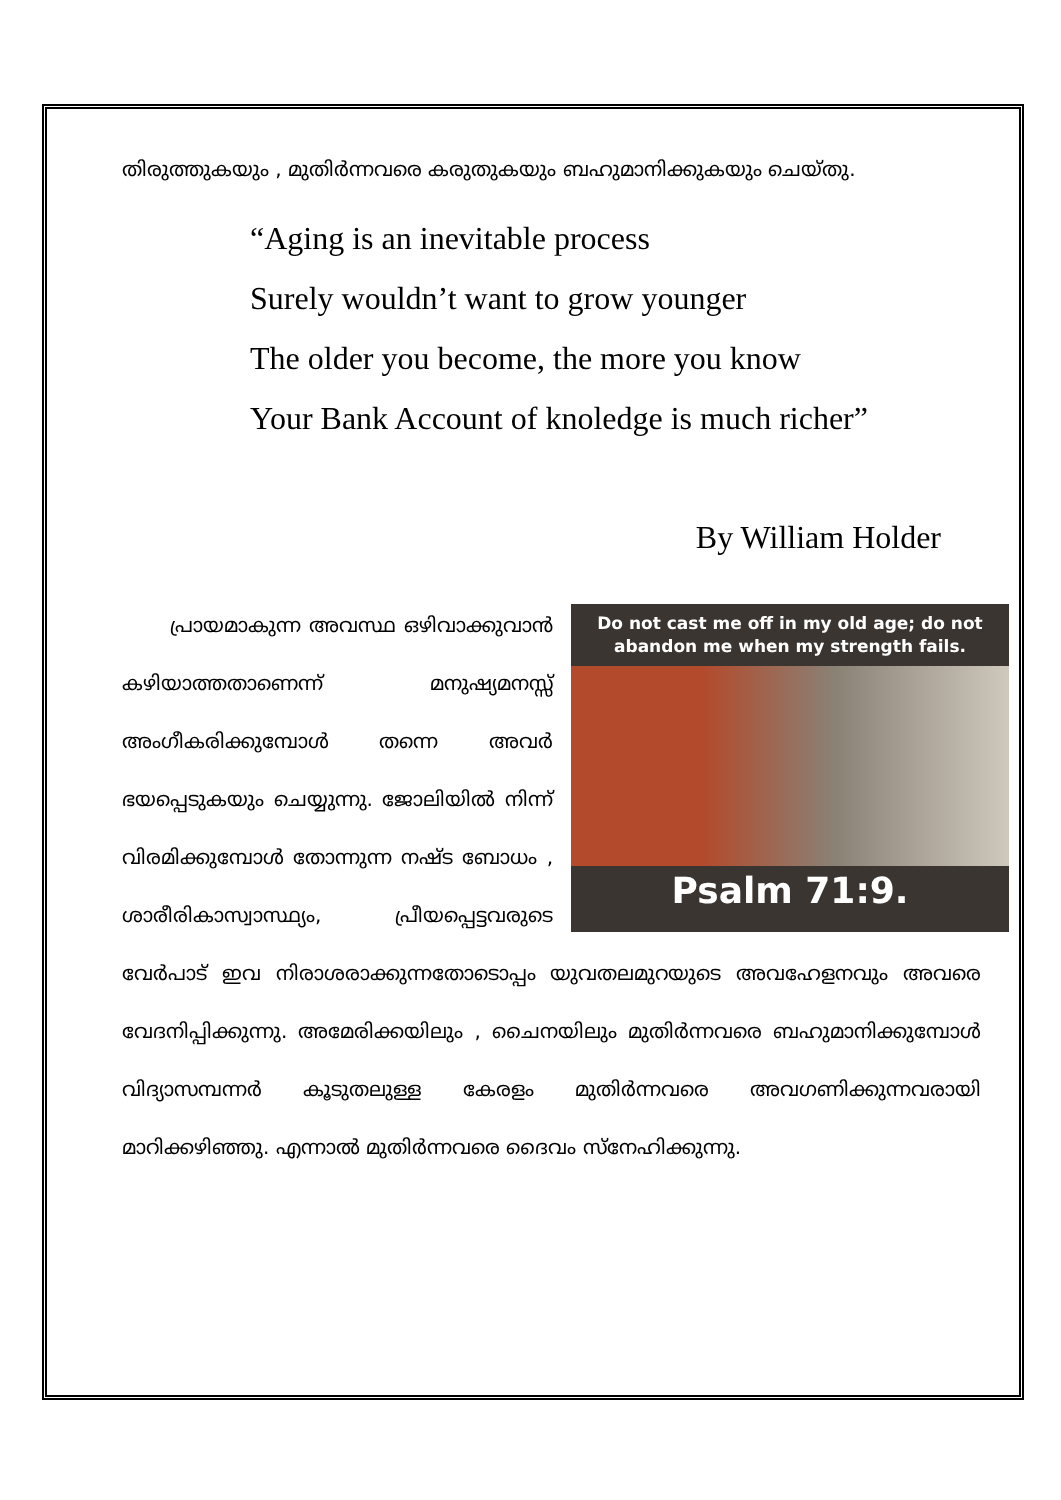തിരുത്തുകയും , മുതിർന്നവരെ കരുതുകയും ബഹുമാനിക്കുകയും ചെയ്തു.
“Aging is an inevitable process
Surely wouldn’t want to grow younger
The older you become, the more you know
Your Bank Account of knoledge is much richer”
By William Holder
Do not cast me off in my old age; do not abandon me when my strength fails.
Psalm 71:9.
പ്രായമാകുന്ന അവസ്ഥ ഒഴിവാക്കുവാൻ കഴിയാത്തതാണെന്ന് മനുഷ്യമനസ്സ് അംഗീകരിക്കുമ്പോൾ തന്നെ അവർ ഭയപ്പെടുകയും ചെയ്യുന്നു. ജോലിയിൽ നിന്ന് വിരമിക്കുമ്പോൾ തോന്നുന്ന നഷ്ട ബോധം , ശാരീരികാസ്വാസ്ഥ്യം, പ്രീയപ്പെട്ടവരുടെ വേർപാട് ഇവ നിരാശരാക്കുന്നതോടൊപ്പം യുവതലമുറയുടെ അവഹേളനവും അവരെ വേദനിപ്പിക്കുന്നു. അമേരിക്കയിലും , ചൈനയിലും മുതിർന്നവരെ ബഹുമാനിക്കുമ്പോൾ വിദ്യാസമ്പന്നർ കൂടുതലുള്ള കേരളം മുതിർന്നവരെ അവഗണിക്കുന്നവരായി മാറിക്കഴിഞ്ഞു. എന്നാൽ മുതിർന്നവരെ ദൈവം സ്നേഹിക്കുന്നു.